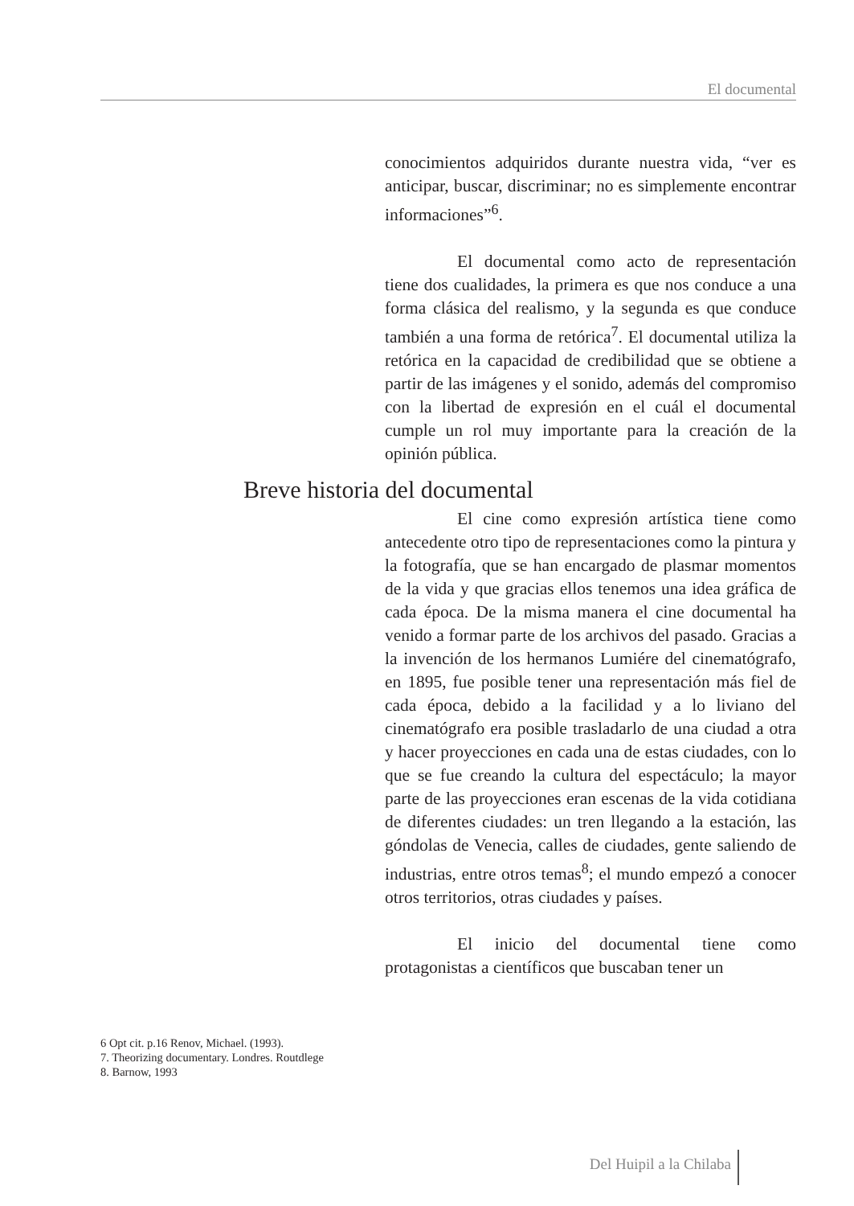El documental
conocimientos adquiridos durante nuestra vida, “ver es anticipar, buscar, discriminar; no es simplemente encontrar informaciones”<sup>6</sup>.
El documental como acto de representación tiene dos cualidades, la primera es que nos conduce a una forma clásica del realismo, y la segunda es que conduce también a una forma de retórica<sup>7</sup>. El documental utiliza la retórica en la capacidad de credibilidad que se obtiene a partir de las imágenes y el sonido, además del compromiso con la libertad de expresión en el cuál el documental cumple un rol muy importante para la creación de la opinión pública.
Breve historia del documental
El cine como expresión artística tiene como antecedente otro tipo de representaciones como la pintura y la fotografía, que se han encargado de plasmar momentos de la vida y que gracias ellos tenemos una idea gráfica de cada época. De la misma manera el cine documental ha venido a formar parte de los archivos del pasado. Gracias a la invención de los hermanos Lumiére del cinematógrafo, en 1895, fue posible tener una representación más fiel de cada época, debido a la facilidad y a lo liviano del cinematógrafo era posible trasladarlo de una ciudad a otra y hacer proyecciones en cada una de estas ciudades, con lo que se fue creando la cultura del espectáculo; la mayor parte de las proyecciones eran escenas de la vida cotidiana de diferentes ciudades: un tren llegando a la estación, las góndolas de Venecia, calles de ciudades, gente saliendo de industrias, entre otros temas<sup>8</sup>; el mundo empezó a conocer otros territorios, otras ciudades y países.
El inicio del documental tiene como protagonistas a científicos que buscaban tener un
6 Opt cit. p.16 Renov, Michael. (1993).
7. Theorizing documentary. Londres. Routdlege
8. Barnow, 1993
Del Huipil a la Chilaba